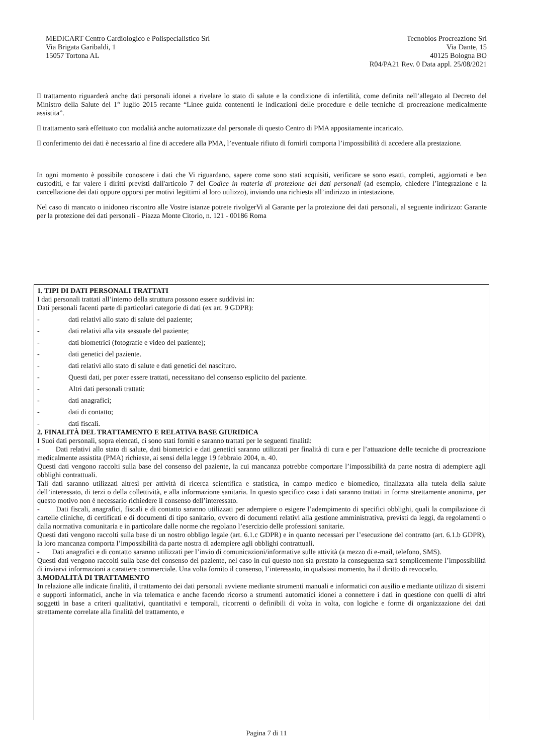MEDICART Centro Cardiologico e Polispecialistico Srl
Via Brigata Garibaldi, 1
15057 Tortona AL
Tecnobios Procreazione Srl
Via Dante, 15
40125 Bologna BO
R04/PA21 Rev. 0 Data appl. 25/08/2021
Il trattamento riguarderà anche dati personali idonei a rivelare lo stato di salute e la condizione di infertilità, come definita nell’allegato al Decreto del Ministro della Salute del 1° luglio 2015 recante “Linee guida contenenti le indicazioni delle procedure e delle tecniche di procreazione medicalmente assistita”.
Il trattamento sarà effettuato con modalità anche automatizzate dal personale di questo Centro di PMA appositamente incaricato.
Il conferimento dei dati è necessario al fine di accedere alla PMA, l’eventuale rifiuto di fornirli comporta l’impossibilità di accedere alla prestazione.
In ogni momento è possibile conoscere i dati che Vi riguardano, sapere come sono stati acquisiti, verificare se sono esatti, completi, aggiornati e ben custoditi, e far valere i diritti previsti dall'articolo 7 del Codice in materia di protezione dei dati personali (ad esempio, chiedere l’integrazione e la cancellazione dei dati oppure opporsi per motivi legittimi al loro utilizzo), inviando una richiesta all’indirizzo in intestazione.
Nel caso di mancato o inidoneo riscontro alle Vostre istanze potrete rivolgerVi al Garante per la protezione dei dati personali, al seguente indirizzo: Garante per la protezione dei dati personali - Piazza Monte Citorio, n. 121 - 00186 Roma
1. TIPI DI DATI PERSONALI TRATTATI
I dati personali trattati all’interno della struttura possono essere suddivisi in:
Dati personali facenti parte di particolari categorie di dati (ex art. 9 GDPR):
- dati relativi allo stato di salute del paziente;
- dati relativi alla vita sessuale del paziente;
- dati biometrici (fotografie e video del paziente);
- dati genetici del paziente.
- dati relativi allo stato di salute e dati genetici del nascituro.
- Questi dati, per poter essere trattati, necessitano del consenso esplicito del paziente.
- Altri dati personali trattati:
- dati anagrafici;
- dati di contatto;
- dati fiscali.
2. FINALITÀ DEL TRATTAMENTO E RELATIVA BASE GIURIDICA
I Suoi dati personali, sopra elencati, ci sono stati forniti e saranno trattati per le seguenti finalità:
- Dati relativi allo stato di salute, dati biometrici e dati genetici saranno utilizzati per finalità di cura e per l’attuazione delle tecniche di procreazione medicalmente assistita (PMA) richieste, ai sensi della legge 19 febbraio 2004, n. 40.
Questi dati vengono raccolti sulla base del consenso del paziente, la cui mancanza potrebbe comportare l’impossibilità da parte nostra di adempiere agli obblighi contrattuali.
Tali dati saranno utilizzati altresì per attività di ricerca scientifica e statistica, in campo medico e biomedico, finalizzata alla tutela della salute dell’interessato, di terzi o della collettività, e alla informazione sanitaria. In questo specifico caso i dati saranno trattati in forma strettamente anonima, per questo motivo non è necessario richiedere il consenso dell’interessato.
- Dati fiscali, anagrafici, fiscali e di contatto saranno utilizzati per adempiere o esigere l’adempimento di specifici obblighi, quali la compilazione di cartelle cliniche, di certificati e di documenti di tipo sanitario, ovvero di documenti relativi alla gestione amministrativa, previsti da leggi, da regolamenti o dalla normativa comunitaria e in particolare dalle norme che regolano l’esercizio delle professioni sanitarie.
Questi dati vengono raccolti sulla base di un nostro obbligo legale (art. 6.1.c GDPR) e in quanto necessari per l’esecuzione del contratto (art. 6.1.b GDPR), la loro mancanza comporta l’impossibilità da parte nostra di adempiere agli obblighi contrattuali.
- Dati anagrafici e di contatto saranno utilizzati per l’invio di comunicazioni/informative sulle attività (a mezzo di e-mail, telefono, SMS).
Questi dati vengono raccolti sulla base del consenso del paziente, nel caso in cui questo non sia prestato la conseguenza sarà semplicemente l’impossibilità di inviarvi informazioni a carattere commerciale. Una volta fornito il consenso, l’interessato, in qualsiasi momento, ha il diritto di revocarlo.
3.MODALITÀ DI TRATTAMENTO
In relazione alle indicate finalità, il trattamento dei dati personali avviene mediante strumenti manuali e informatici con ausilio e mediante utilizzo di sistemi e supporti informatici, anche in via telematica e anche facendo ricorso a strumenti automatici idonei a connettere i dati in questione con quelli di altri soggetti in base a criteri qualitativi, quantitativi e temporali, ricorrenti o definibili di volta in volta, con logiche e forme di organizzazione dei dati strettamente correlate alla finalità del trattamento, e
Pagina 7 di 11